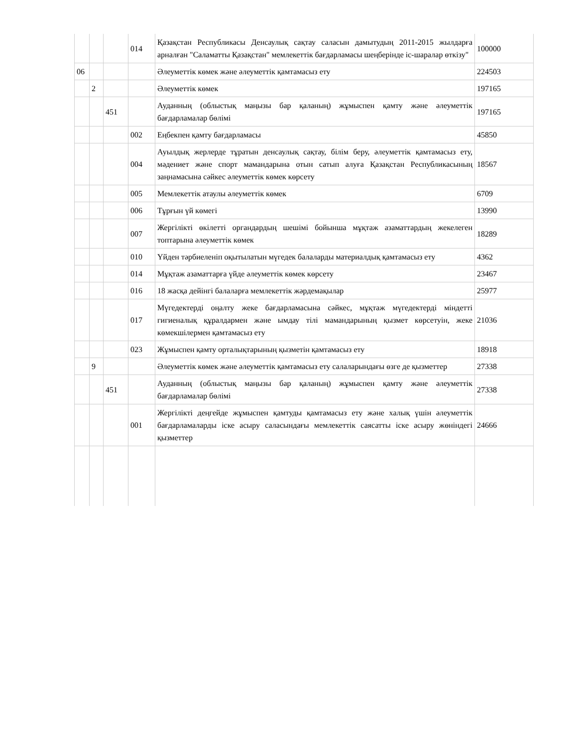| | | | 014 | Қазақстан Республикасы Денсаулық сақтау саласын дамытудың 2011-2015 жылдарға арналған "Саламатты Қазақстан" мемлекеттік бағдарламасы шеңберінде іс-шаралар өткізу" | 100000 |
| 06 | | | | Әлеуметтік көмек және әлеуметтік қамтамасыз ету | 224503 |
| | 2 | | | Әлеуметтік көмек | 197165 |
| | | 451 | | Ауданның (облыстық маңызы бар қаланың) жұмыспен қамту және әлеуметтік бағдарламалар бөлімі | 197165 |
| | | | 002 | Еңбекпен қамту бағдарламасы | 45850 |
| | | | 004 | Ауылдық жерлерде тұратын денсаулық сақтау, білім беру, әлеуметтік қамтамасыз ету, мәдениет және спорт мамандарына отын сатып алуға Қазақстан Республикасының заңнамасына сәйкес әлеуметтік көмек көрсету | 18567 |
| | | | 005 | Мемлекеттік атаулы әлеуметтік көмек | 6709 |
| | | | 006 | Тұрғын үй көмегі | 13990 |
| | | | 007 | Жергілікті өкілетті органдардың шешімі бойынша мұқтаж азаматтардың жекелеген топтарына әлеуметтік көмек | 18289 |
| | | | 010 | Үйден тәрбиеленіп оқытылатын мүгедек балаларды материалдық қамтамасыз ету | 4362 |
| | | | 014 | Мұқтаж азаматтарға үйде әлеуметтік көмек көрсету | 23467 |
| | | | 016 | 18 жасқа дейінгі балаларға мемлекеттік жәрдемақылар | 25977 |
| | | | 017 | Мүгедектерді оңалту жеке бағдарламасына сәйкес, мұқтаж мүгедектерді міндетті гигиеналық құралдармен және ымдау тілі мамандарының қызмет көрсетуін, жеке көмекшілермен қамтамасыз ету | 21036 |
| | | | 023 | Жұмыспен қамту орталықтарының қызметін қамтамасыз ету | 18918 |
| | 9 | | | Әлеуметтік көмек және әлеуметтік қамтамасыз ету салаларындағы өзге де қызметтер | 27338 |
| | | 451 | | Ауданның (облыстық маңызы бар қаланың) жұмыспен қамту және әлеуметтік бағдарламалар бөлімі | 27338 |
| | | | 001 | Жергілікті деңгейде жұмыспен қамтуды қамтамасыз ету және халық үшін әлеуметтік бағдарламаларды іске асыру саласындағы мемлекеттік саясатты іске асыру жөніндегі қызметтер | 24666 |